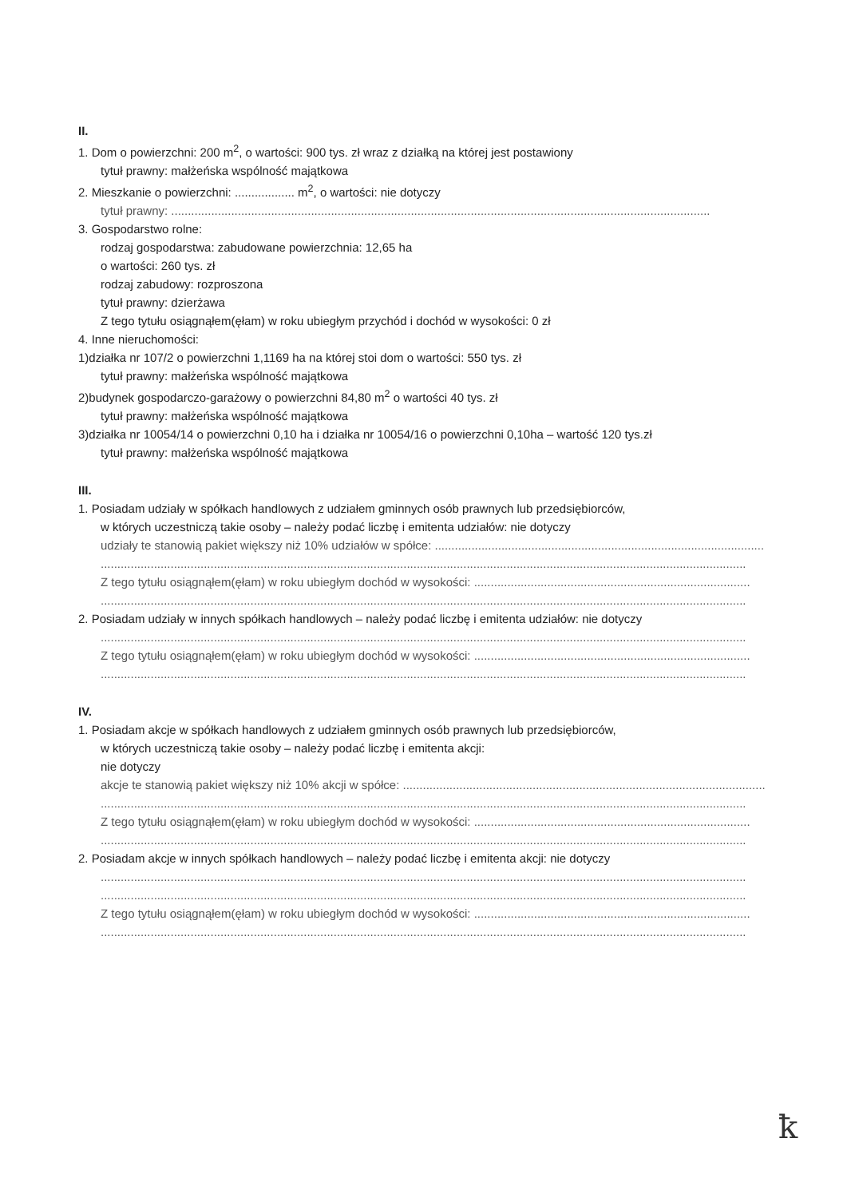II.
1. Dom o powierzchni: 200 m<sup>2</sup>, o wartości: 900 tys. zł wraz z działką na której jest postawiony
tytuł prawny: małżeńska wspólność majątkowa
2. Mieszkanie o powierzchni: .................. m<sup>2</sup>, o wartości: nie dotyczy
tytuł prawny: ..................................................................................................................................................................
3. Gospodarstwo rolne:
rodzaj gospodarstwa: zabudowane powierzchnia: 12,65 ha
o wartości: 260 tys. zł
rodzaj zabudowy: rozproszona
tytuł prawny: dzierżawa
Z tego tytułu osiągnąłem(ęłam) w roku ubiegłym przychód i dochód w wysokości: 0 zł
4. Inne nieruchomości:
1)działka nr 107/2 o powierzchni 1,1169 ha na której stoi dom o wartości: 550 tys. zł
tytuł prawny: małżeńska wspólność majątkowa
2)budynek gospodarczo-garażowy o powierzchni 84,80 m<sup>2</sup> o wartości 40 tys. zł
tytuł prawny: małżeńska wspólność majątkowa
3)działka nr 10054/14 o powierzchni 0,10 ha i działka nr 10054/16 o powierzchni 0,10ha – wartość 120 tys.zł
tytuł prawny: małżeńska wspólność majątkowa
III.
1. Posiadam udziały w spółkach handlowych z udziałem gminnych osób prawnych lub przedsiębiorców,
w których uczestniczą takie osoby – należy podać liczbę i emitenta udziałów: nie dotyczy
udziały te stanowią pakiet większy niż 10% udziałów w spółce: ......................................................................................................
..................................................................................................................................................................................................
Z tego tytułu osiągnąłem(ęłam) w roku ubiegłym dochód w wysokości: ...................................................................................
..................................................................................................................................................................................................
2. Posiadam udziały w innych spółkach handlowych – należy podać liczbę i emitenta udziałów: nie dotyczy
..................................................................................................................................................................................................
Z tego tytułu osiągnąłem(ęłam) w roku ubiegłym dochód w wysokości: ...................................................................................
..................................................................................................................................................................................................
IV.
1. Posiadam akcje w spółkach handlowych z udziałem gminnych osób prawnych lub przedsiębiorców,
w których uczestniczą takie osoby – należy podać liczbę i emitenta akcji:
nie dotyczy
akcje te stanowią pakiet większy niż 10% akcji w spółce: ..................................................................................................................
..................................................................................................................................................................................................
Z tego tytułu osiągnąłem(ęłam) w roku ubiegłym dochód w wysokości: ...................................................................................
..................................................................................................................................................................................................
2. Posiadam akcje w innych spółkach handlowych – należy podać liczbę i emitenta akcji: nie dotyczy
..................................................................................................................................................................................................
..................................................................................................................................................................................................
Z tego tytułu osiągnąłem(ęłam) w roku ubiegłym dochód w wysokości: ...................................................................................
..................................................................................................................................................................................................
ꝁ